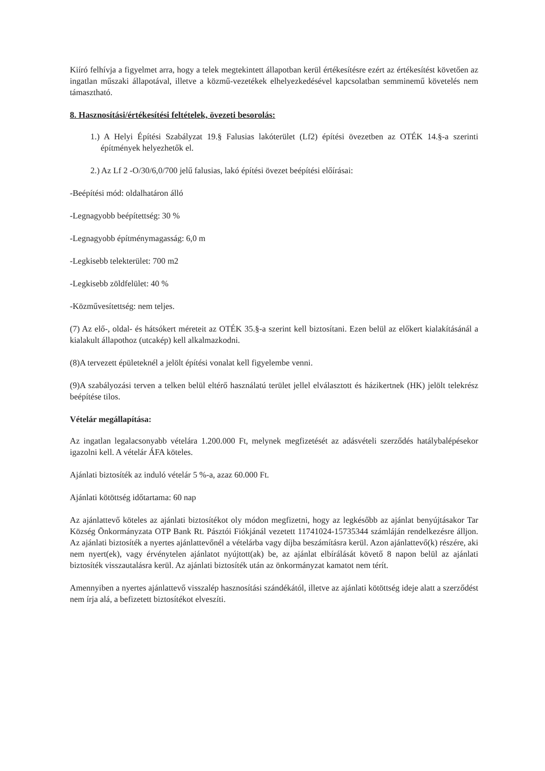Kiíró felhívja a figyelmet arra, hogy a telek megtekintett állapotban kerül értékesítésre ezért az értékesítést követően az ingatlan műszaki állapotával, illetve a közmű-vezetékek elhelyezkedésével kapcsolatban semminemű követelés nem támasztható.
8. Hasznosítási/értékesítési feltételek, övezeti besorolás:
1.) A Helyi Építési Szabályzat 19.§ Falusias lakóterület (Lf2) építési övezetben az OTÉK 14.§-a szerinti építmények helyezhetők el.
2.) Az Lf 2 -O/30/6,0/700 jelű falusias, lakó építési övezet beépítési előírásai:
-Beépítési mód: oldalhatáron álló
-Legnagyobb beépítettség: 30 %
-Legnagyobb építménymagasság: 6,0 m
-Legkisebb telekterület: 700 m2
-Legkisebb zöldfelület: 40 %
-Közművesítettség: nem teljes.
(7) Az elő-, oldal- és hátsókert méreteit az OTÉK 35.§-a szerint kell biztosítani. Ezen belül az előkert kialakításánál a kialakult állapothoz (utcakép) kell alkalmazkodni.
(8)A tervezett épületeknél a jelölt építési vonalat kell figyelembe venni.
(9)A szabályozási terven a telken belül eltérő használatú terület jellel elválasztott és házikertnek (HK) jelölt telekrész beépítése tilos.
Vételár megállapítása:
Az ingatlan legalacsonyabb vételára 1.200.000 Ft, melynek megfizetését az adásvételi szerződés hatálybalépésekor igazolni kell. A vételár ÁFA köteles.
Ajánlati biztosíték az induló vételár 5 %-a, azaz 60.000 Ft.
Ajánlati kötöttség időtartama: 60 nap
Az ajánlattevő köteles az ajánlati biztosítékot oly módon megfizetni, hogy az legkésőbb az ajánlat benyújtásakor Tar Község Önkormányzata OTP Bank Rt. Pásztói Fiókjánál vezetett 11741024-15735344 számláján rendelkezésre álljon. Az ajánlati biztosíték a nyertes ajánlattevőnél a vételárba vagy díjba beszámításra kerül. Azon ajánlattevő(k) részére, aki nem nyert(ek), vagy érvénytelen ajánlatot nyújtott(ak) be, az ajánlat elbírálását követő 8 napon belül az ajánlati biztosíték visszautalásra kerül. Az ajánlati biztosíték után az önkormányzat kamatot nem térít.
Amennyiben a nyertes ajánlattevő visszalép hasznosítási szándékától, illetve az ajánlati kötöttség ideje alatt a szerződést nem írja alá, a befizetett biztosítékot elveszíti.